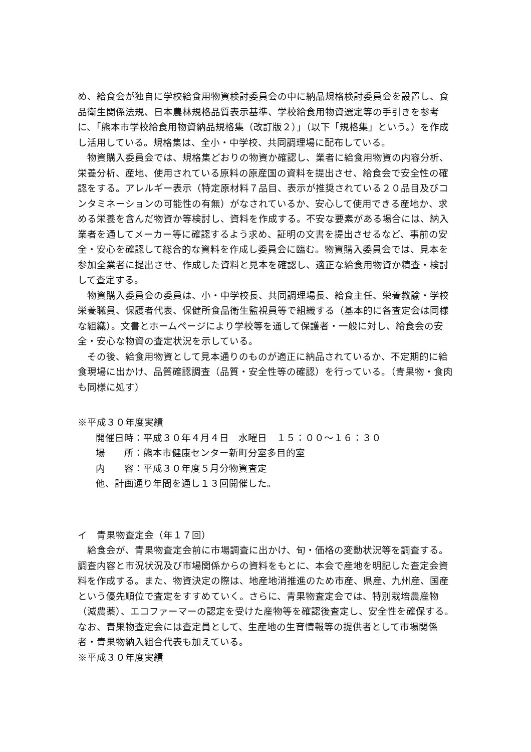め、給食会が独自に学校給食用物資検討委員会の中に納品規格検討委員会を設置し、食品衛生関係法規、日本農林規格品質表示基準、学校給食用物資選定等の手引きを参考に、「熊本市学校給食用物資納品規格集（改訂版２）」（以下「規格集」という。）を作成し活用している。規格集は、全小・中学校、共同調理場に配布している。
物資購入委員会では、規格集どおりの物資か確認し、業者に給食用物資の内容分析、栄養分析、産地、使用されている原料の原産国の資料を提出させ、給食会で安全性の確認をする。アレルギー表示（特定原材料７品目、表示が推奨されている２０品目及びコンタミネーションの可能性の有無）がなされているか、安心して使用できる産地か、求める栄養を含んだ物資か等検討し、資料を作成する。不安な要素がある場合には、納入業者を通してメーカー等に確認するよう求め、証明の文書を提出させるなど、事前の安全・安心を確認して総合的な資料を作成し委員会に臨む。物資購入委員会では、見本を参加全業者に提出させ、作成した資料と見本を確認し、適正な給食用物資か精査・検討して査定する。
物資購入委員会の委員は、小・中学校長、共同調理場長、給食主任、栄養教諭・学校栄養職員、保護者代表、保健所食品衛生監視員等で組織する（基本的に各査定会は同様な組織）。文書とホームページにより学校等を通して保護者・一般に対し、給食会の安全・安心な物資の査定状況を示している。
その後、給食用物資として見本通りのものが適正に納品されているか、不定期的に給食現場に出かけ、品質確認調査（品質・安全性等の確認）を行っている。（青果物・食肉も同様に処す）
※平成３０年度実績
開催日時：平成３０年４月４日　水曜日　１５：００～１６：３０
場　　所：熊本市健康センター新町分室多目的室
内　　容：平成３０年度５月分物資査定
他、計画通り年間を通し１３回開催した。
イ　青果物査定会（年１７回）
給食会が、青果物査定会前に市場調査に出かけ、旬・価格の変動状況等を調査する。調査内容と市況状況及び市場関係からの資料をもとに、本会で産地を明記した査定会資料を作成する。また、物資決定の際は、地産地消推進のため市産、県産、九州産、国産という優先順位で査定をすすめていく。さらに、青果物査定会では、特別栽培農産物（減農薬）、エコファーマーの認定を受けた産物等を確認後査定し、安全性を確保する。なお、青果物査定会には査定員として、生産地の生育情報等の提供者として市場関係者・青果物納入組合代表も加えている。
※平成３０年度実績